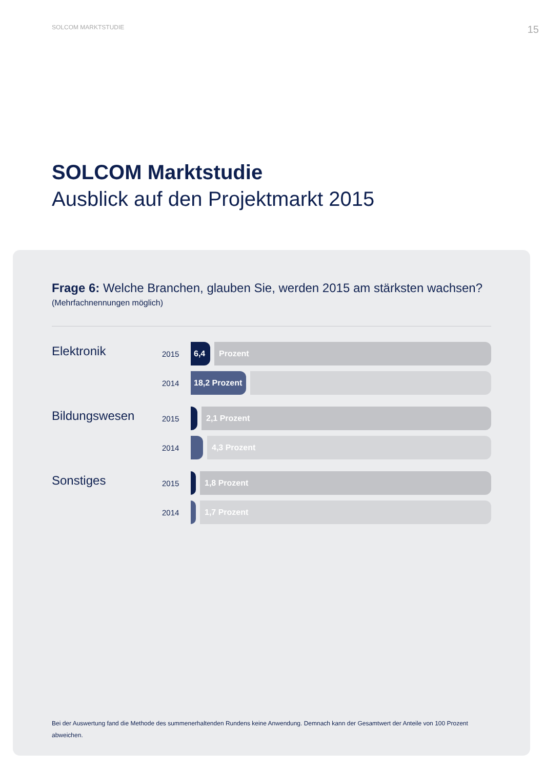SOLCOM MARKTSTUDIE 15
SOLCOM Marktstudie
Ausblick auf den Projektmarkt 2015
Frage 6: Welche Branchen, glauben Sie, werden 2015 am stärksten wachsen?
(Mehrfachnennungen möglich)
Elektronik
2015
6,4 Prozent
2014
18,2 Prozent
Bildungswesen
2015
2,1 Prozent
2014
4,3 Prozent
Sonstiges
2015
1,8 Prozent
2014
1,7 Prozent
Bei der Auswertung fand die Methode des summenerhaltenden Rundens keine Anwendung. Demnach kann der Gesamtwert der Anteile von 100 Prozent abweichen.